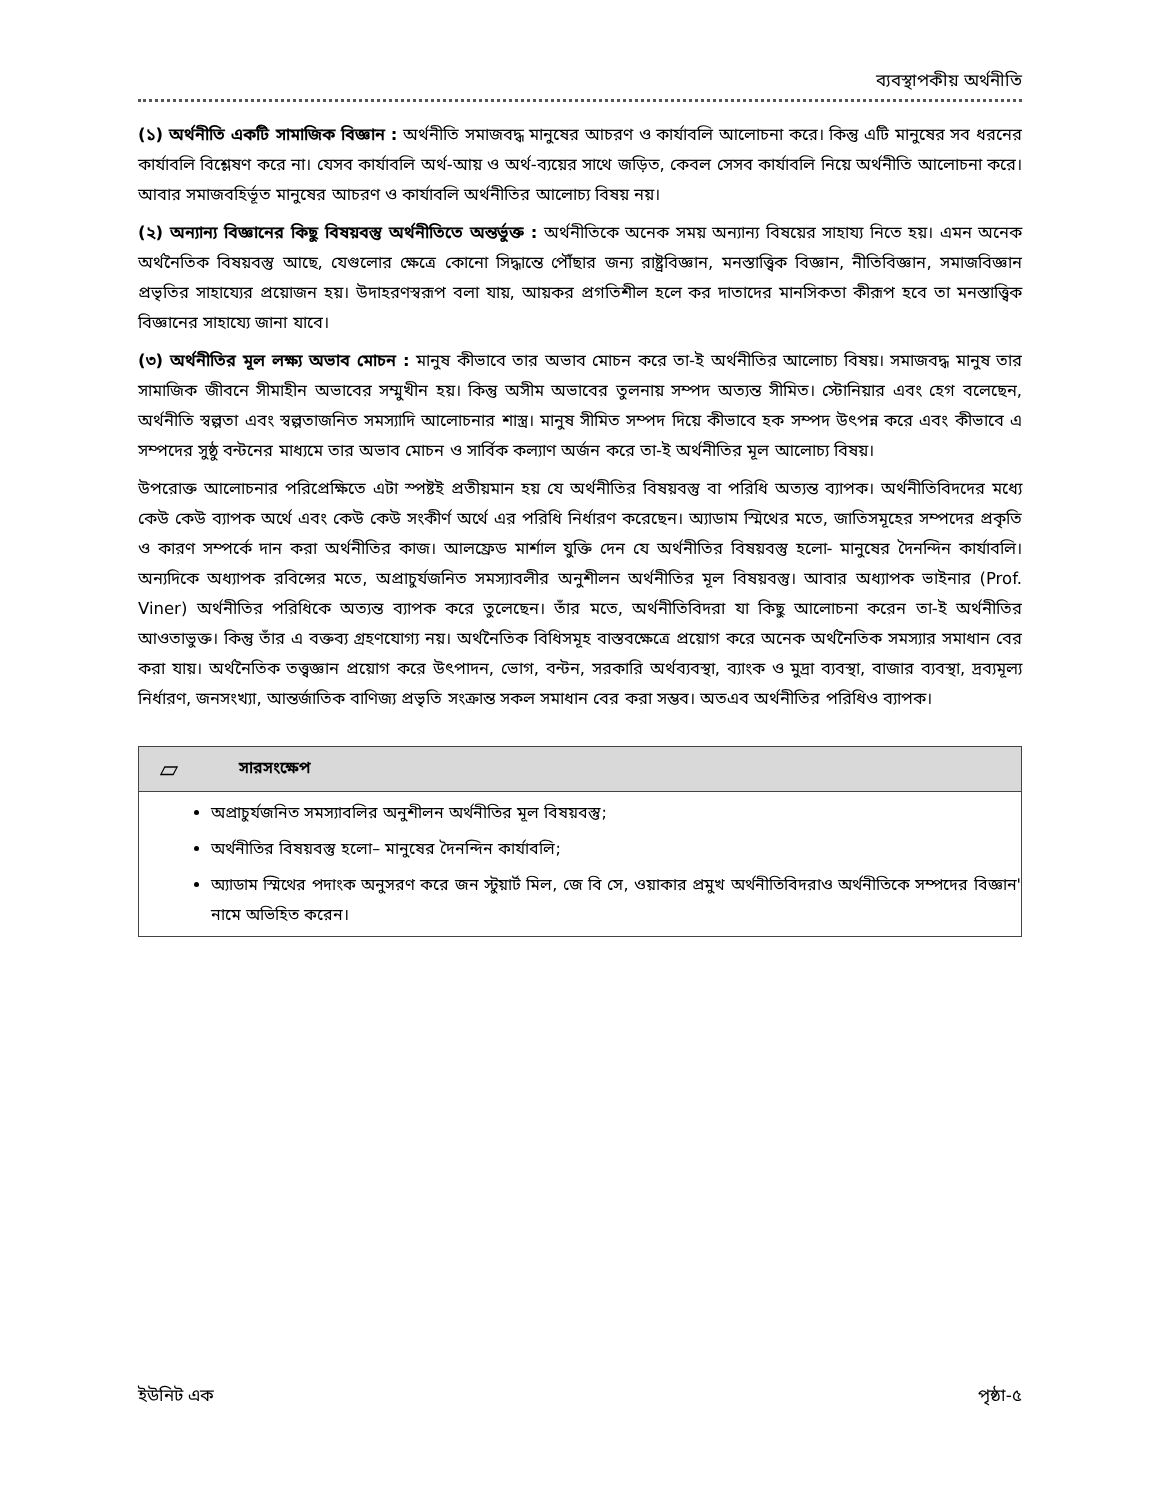ব্যবস্থাপকীয় অর্থনীতি
(১) অর্থনীতি একটি সামাজিক বিজ্ঞান : অর্থনীতি সমাজবদ্ধ মানুষের আচরণ ও কার্যাবলি আলোচনা করে। কিন্তু এটি মানুষের সব ধরনের কার্যাবলি বিশ্লেষণ করে না। যেসব কার্যাবলি অর্থ-আয় ও অর্থ-ব্যয়ের সাথে জড়িত, কেবল সেসব কার্যাবলি নিয়ে অর্থনীতি আলোচনা করে। আবার সমাজবহির্ভূত মানুষের আচরণ ও কার্যাবলি অর্থনীতির আলোচ্য বিষয় নয়।
(২) অন্যান্য বিজ্ঞানের কিছু বিষয়বস্তু অর্থনীতিতে অন্তর্ভুক্ত : অর্থনীতিকে অনেক সময় অন্যান্য বিষয়ের সাহায্য নিতে হয়। এমন অনেক অর্থনৈতিক বিষয়বস্তু আছে, যেগুলোর ক্ষেত্রে কোনো সিদ্ধান্তে পৌঁছার জন্য রাষ্ট্রবিজ্ঞান, মনস্তাত্ত্বিক বিজ্ঞান, নীতিবিজ্ঞান, সমাজবিজ্ঞান প্রভৃতির সাহায্যের প্রয়োজন হয়। উদাহরণস্বরূপ বলা যায়, আয়কর প্রগতিশীল হলে কর দাতাদের মানসিকতা কীরূপ হবে তা মনস্তাত্ত্বিক বিজ্ঞানের সাহায্যে জানা যাবে।
(৩) অর্থনীতির মূল লক্ষ্য অভাব মোচন : মানুষ কীভাবে তার অভাব মোচন করে তা-ই অর্থনীতির আলোচ্য বিষয়। সমাজবদ্ধ মানুষ তার সামাজিক জীবনে সীমাহীন অভাবের সম্মুখীন হয়। কিন্তু অসীম অভাবের তুলনায় সম্পদ অত্যন্ত সীমিত। স্টোনিয়ার এবং হেগ বলেছেন, অর্থনীতি স্বল্পতা এবং স্বল্পতাজনিত সমস্যাদি আলোচনার শাস্ত্র। মানুষ সীমিত সম্পদ দিয়ে কীভাবে হক সম্পদ উৎপন্ন করে এবং কীভাবে এ সম্পদের সুষ্ঠু বন্টনের মাধ্যমে তার অভাব মোচন ও সার্বিক কল্যাণ অর্জন করে তা-ই অর্থনীতির মূল আলোচ্য বিষয়।
উপরোক্ত আলোচনার পরিপ্রেক্ষিতে এটা স্পষ্টই প্রতীয়মান হয় যে অর্থনীতির বিষয়বস্তু বা পরিধি অত্যন্ত ব্যাপক। অর্থনীতিবিদদের মধ্যে কেউ কেউ ব্যাপক অর্থে এবং কেউ কেউ সংকীর্ণ অর্থে এর পরিধি নির্ধারণ করেছেন। অ্যাডাম স্মিথের মতে, জাতিসমূহের সম্পদের প্রকৃতি ও কারণ সম্পর্কে দান করা অর্থনীতির কাজ। আলফ্রেড মার্শাল যুক্তি দেন যে অর্থনীতির বিষয়বস্তু হলো- মানুষের দৈনন্দিন কার্যাবলি। অন্যদিকে অধ্যাপক রবিন্সের মতে, অপ্রাচুর্যজনিত সমস্যাবলীর অনুশীলন অর্থনীতির মূল বিষয়বস্তু। আবার অধ্যাপক ভাইনার (Prof. Viner) অর্থনীতির পরিধিকে অত্যন্ত ব্যাপক করে তুলেছেন। তাঁর মতে, অর্থনীতিবিদরা যা কিছু আলোচনা করেন তা-ই অর্থনীতির আওতাভুক্ত। কিন্তু তাঁর এ বক্তব্য গ্রহণযোগ্য নয়। অর্থনৈতিক বিধিসমূহ বাস্তবক্ষেত্রে প্রয়োগ করে অনেক অর্থনৈতিক সমস্যার সমাধান বের করা যায়। অর্থনৈতিক তত্ত্বজ্ঞান প্রয়োগ করে উৎপাদন, ভোগ, বন্টন, সরকারি অর্থব্যবস্থা, ব্যাংক ও মুদ্রা ব্যবস্থা, বাজার ব্যবস্থা, দ্রব্যমূল্য নির্ধারণ, জনসংখ্যা, আন্তর্জাতিক বাণিজ্য প্রভৃতি সংক্রান্ত সকল সমাধান বের করা সম্ভব। অতএব অর্থনীতির পরিধিও ব্যাপক।
▱ সারসংক্ষেপ
অপ্রাচুর্যজনিত সমস্যাবলির অনুশীলন অর্থনীতির মূল বিষয়বস্তু;
অর্থনীতির বিষয়বস্তু হলো– মানুষের দৈনন্দিন কার্যাবলি;
অ্যাডাম স্মিথের পদাংক অনুসরণ করে জন স্টুয়ার্ট মিল, জে বি সে, ওয়াকার প্রমুখ অর্থনীতিবিদরাও অর্থনীতিকে সম্পদের বিজ্ঞান' নামে অভিহিত করেন।
ইউনিট এক পৃষ্ঠা-৫